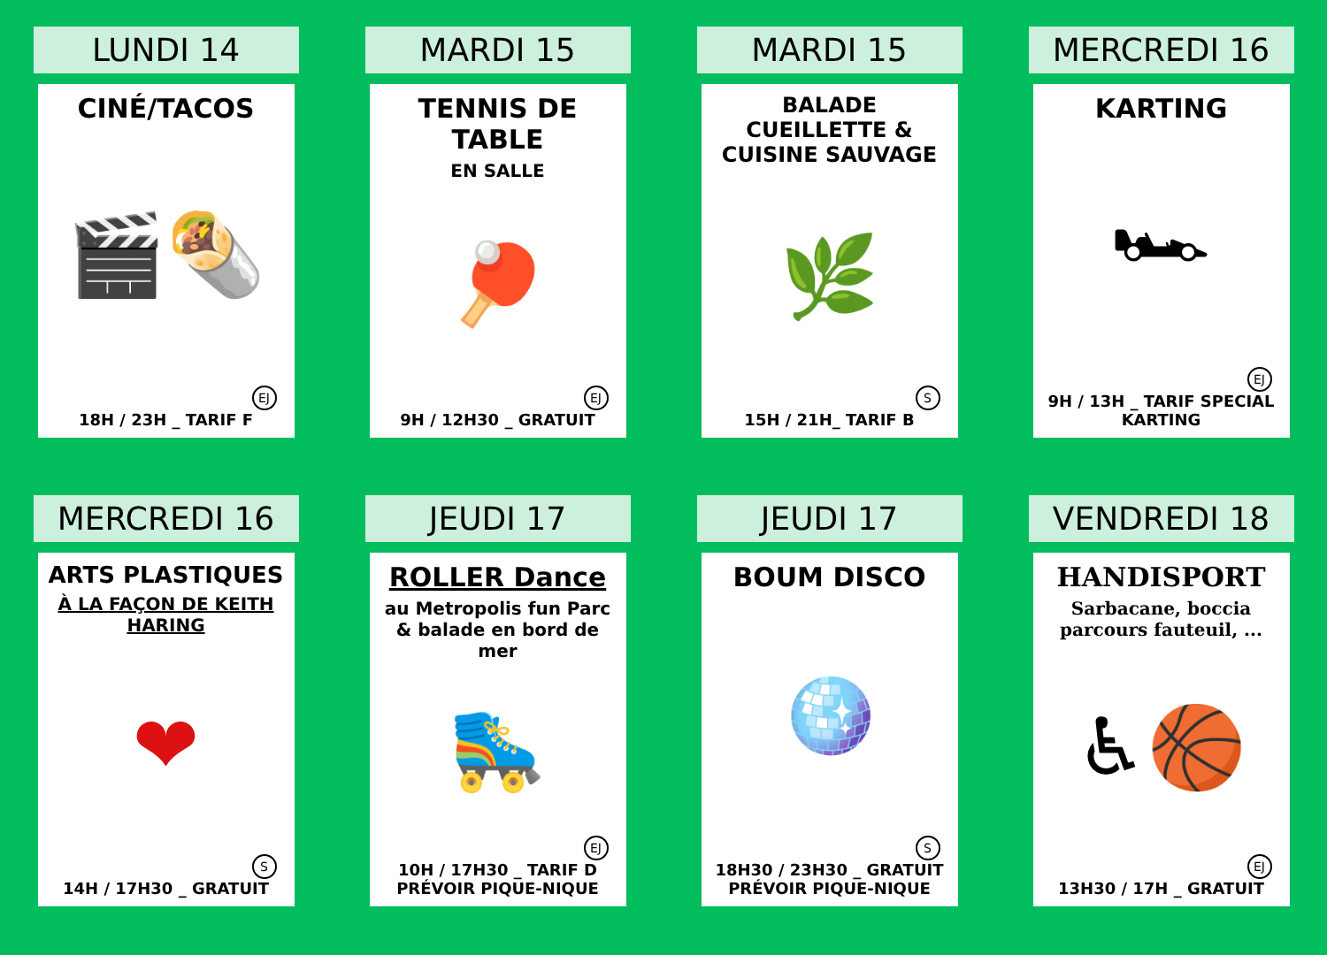LUNDI 14
CINÉ/TACOS
🎬🌯
EJ
18H / 23H _ TARIF F
MARDI 15
TENNIS DE TABLE
EN SALLE
🏓
EJ
9H / 12H30 _ GRATUIT
MARDI 15
BALADE CUEILLETTE & CUISINE SAUVAGE
🌿
S
15H / 21H_ TARIF B
MERCREDI 16
KARTING
🏎
EJ
9H / 13H _ TARIF SPECIAL KARTING
MERCREDI 16
ARTS PLASTIQUES
À LA FAÇON DE KEITH HARING
❤
S
14H / 17H30 _ GRATUIT
JEUDI 17
ROLLER Dance
au Metropolis fun Parc & balade en bord de mer
🛼
EJ
10H / 17H30 _ TARIF D
PRÉVOIR PIQUE-NIQUE
JEUDI 17
BOUM DISCO
🪩
S
18H30 / 23H30 _ GRATUIT
PRÉVOIR PIQUE-NIQUE
VENDREDI 18
HANDISPORT
Sarbacane, boccia parcours fauteuil, ...
♿🏀
EJ
13H30 / 17H _ GRATUIT